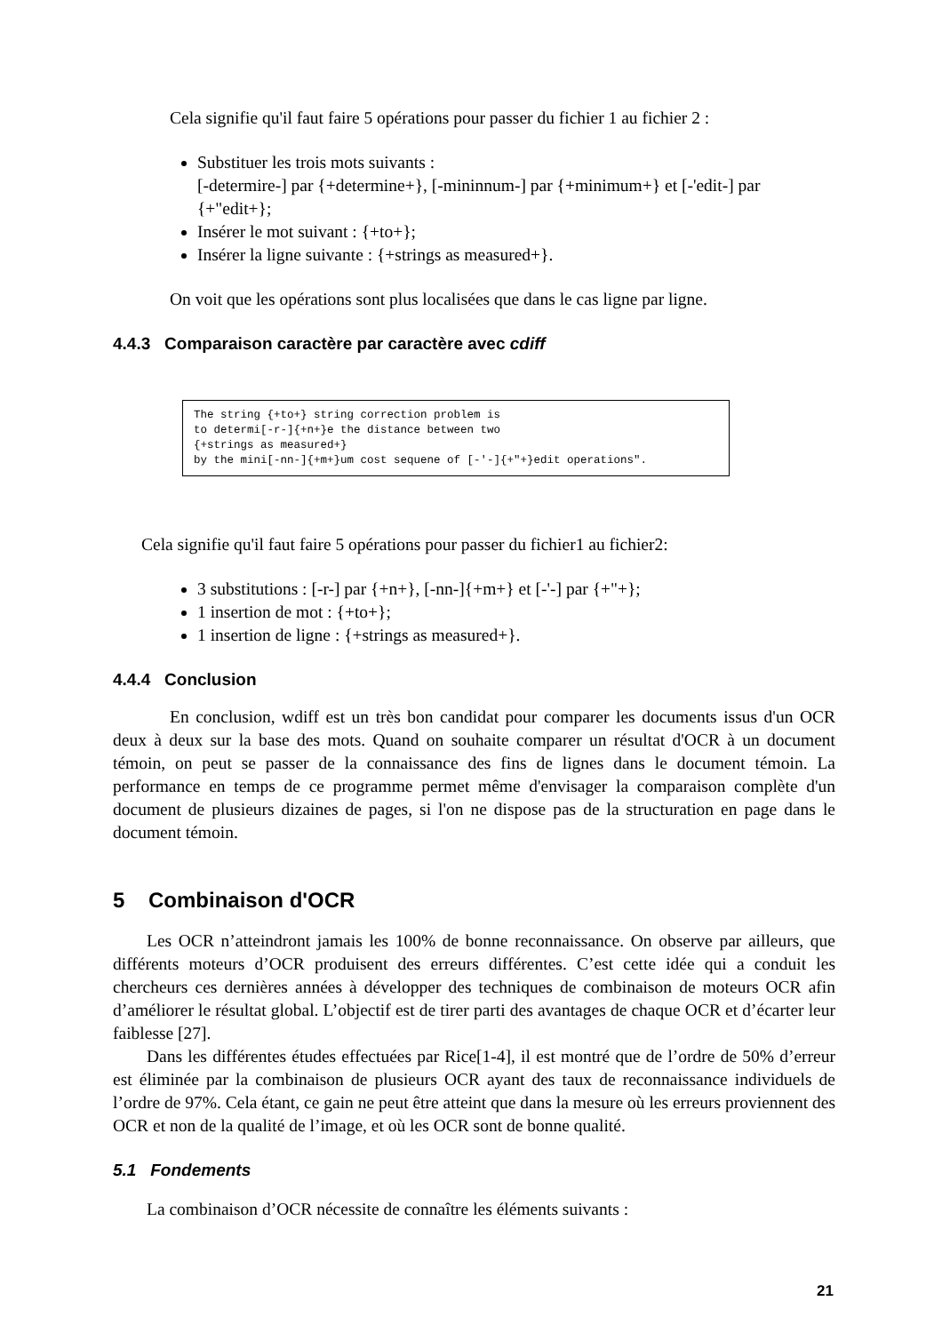Cela signifie qu'il faut faire 5 opérations pour passer du fichier 1 au fichier 2 :
Substituer les trois mots suivants :
[-determire-] par {+determine+}, [-mininnum-] par {+minimum+} et [-'edit-] par {+"edit+};
Insérer le mot suivant : {+to+};
Insérer la ligne suivante : {+strings as measured+}.
On voit que les opérations sont plus localisées que dans le cas ligne par ligne.
4.4.3 Comparaison caractère par caractère avec cdiff
The string {+to+} string correction problem is to determi[-r-]{+n+}e the distance between two {+strings as measured+} by the mini[-nn-]{+m+}um cost sequene of [-'-]{+"+}edit operations".
Cela signifie qu'il faut faire 5 opérations pour passer du fichier1 au fichier2:
3 substitutions : [-r-] par {+n+}, [-nn-]{+m+} et [-'-] par {+"+};
1 insertion de mot : {+to+};
1 insertion de ligne : {+strings as measured+}.
4.4.4 Conclusion
En conclusion, wdiff est un très bon candidat pour comparer les documents issus d'un OCR deux à deux sur la base des mots. Quand on souhaite comparer un résultat d'OCR à un document témoin, on peut se passer de la connaissance des fins de lignes dans le document témoin. La performance en temps de ce programme permet même d'envisager la comparaison complète d'un document de plusieurs dizaines de pages, si l'on ne dispose pas de la structuration en page dans le document témoin.
5 Combinaison d'OCR
Les OCR n’atteindront jamais les 100% de bonne reconnaissance. On observe par ailleurs, que différents moteurs d’OCR produisent des erreurs différentes. C’est cette idée qui a conduit les chercheurs ces dernières années à développer des techniques de combinaison de moteurs OCR afin d’améliorer le résultat global. L’objectif est de tirer parti des avantages de chaque OCR et d’écarter leur faiblesse [27].
Dans les différentes études effectuées par Rice[1-4], il est montré que de l’ordre de 50% d’erreur est éliminée par la combinaison de plusieurs OCR ayant des taux de reconnaissance individuels de l’ordre de 97%. Cela étant, ce gain ne peut être atteint que dans la mesure où les erreurs proviennent des OCR et non de la qualité de l’image, et où les OCR sont de bonne qualité.
5.1 Fondements
La combinaison d’OCR nécessite de connaître les éléments suivants :
21